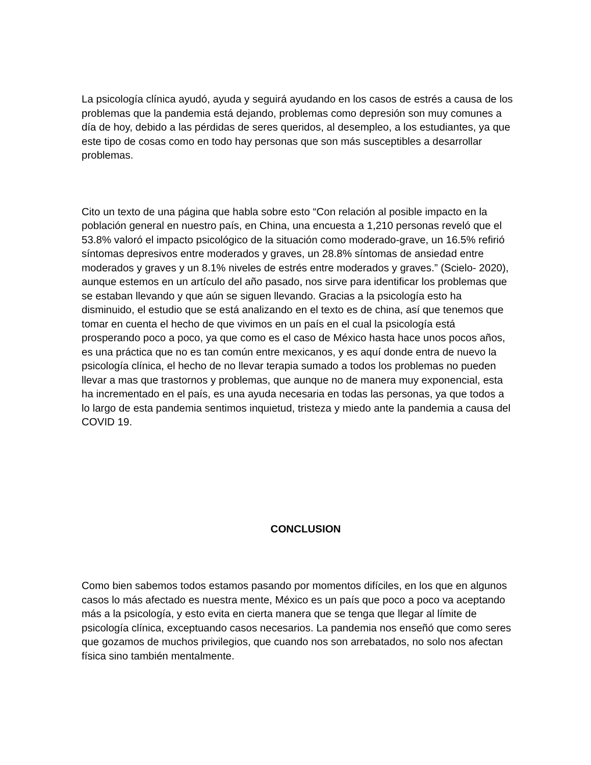La psicología clínica ayudó, ayuda y seguirá ayudando en los casos de estrés a causa de los problemas que la pandemia está dejando, problemas como depresión son muy comunes a día de hoy, debido a las pérdidas de seres queridos, al desempleo, a los estudiantes, ya que este tipo de cosas como en todo hay personas que son más susceptibles a desarrollar problemas.
Cito un texto de una página que habla sobre esto “Con relación al posible impacto en la población general en nuestro país, en China, una encuesta a 1,210 personas reveló que el 53.8% valoró el impacto psicológico de la situación como moderado-grave, un 16.5% refirió síntomas depresivos entre moderados y graves, un 28.8% síntomas de ansiedad entre moderados y graves y un 8.1% niveles de estrés entre moderados y graves.” (Scielo- 2020), aunque estemos en un artículo del año pasado, nos sirve para identificar los problemas que se estaban llevando y que aún se siguen llevando. Gracias a la psicología esto ha disminuido, el estudio que se está analizando en el texto es de china, así que tenemos que tomar en cuenta el hecho de que vivimos en un país en el cual la psicología está prosperando poco a poco, ya que como es el caso de México hasta hace unos pocos años, es una práctica que no es tan común entre mexicanos, y es aquí donde entra de nuevo la psicología clínica, el hecho de no llevar terapia sumado a todos los problemas no pueden llevar a mas que trastornos y problemas, que aunque no de manera muy exponencial, esta ha incrementado en el país, es una ayuda necesaria en todas las personas, ya que todos a lo largo de esta pandemia sentimos inquietud, tristeza y miedo ante la pandemia a causa del COVID 19.
CONCLUSION
Como bien sabemos todos estamos pasando por momentos difíciles, en los que en algunos casos lo más afectado es nuestra mente, México es un país que poco a poco va aceptando más a la psicología, y esto evita en cierta manera que se tenga que llegar al límite de psicología clínica, exceptuando casos necesarios. La pandemia nos enseñó que como seres que gozamos de muchos privilegios, que cuando nos son arrebatados, no solo nos afectan física sino también mentalmente.